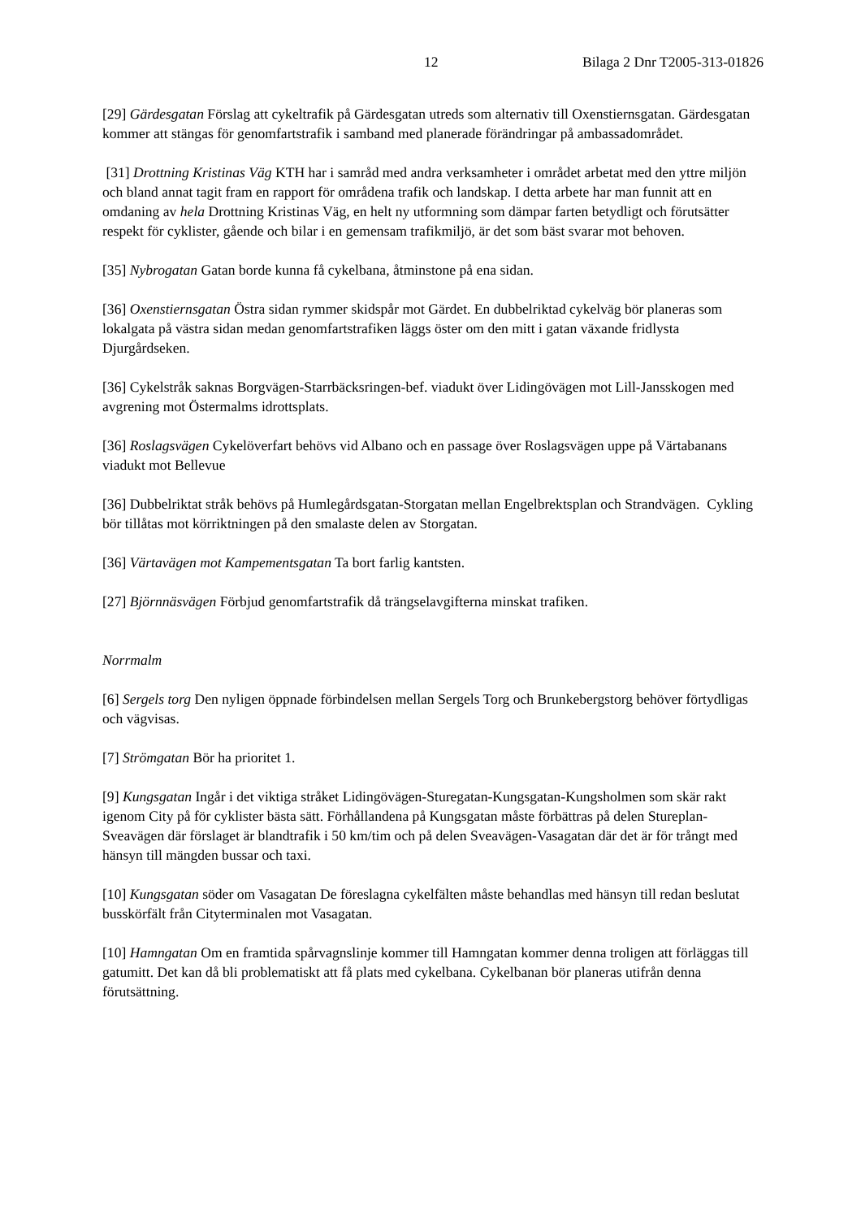12 Bilaga 2 Dnr T2005-313-01826
[29] Gärdesgatan Förslag att cykeltrafik på Gärdesgatan utreds som alternativ till Oxenstiernsgatan. Gärdesgatan kommer att stängas för genomfartstrafik i samband med planerade förändringar på ambassadområdet.
[31] Drottning Kristinas Väg KTH har i samråd med andra verksamheter i området arbetat med den yttre miljön och bland annat tagit fram en rapport för områdena trafik och landskap. I detta arbete har man funnit att en omdaning av hela Drottning Kristinas Väg, en helt ny utformning som dämpar farten betydligt och förutsätter respekt för cyklister, gående och bilar i en gemensam trafikmiljö, är det som bäst svarar mot behoven.
[35] Nybrogatan Gatan borde kunna få cykelbana, åtminstone på ena sidan.
[36] Oxenstiernsgatan Östra sidan rymmer skidspår mot Gärdet. En dubbelriktad cykelväg bör planeras som lokalgata på västra sidan medan genomfartstrafiken läggs öster om den mitt i gatan växande fridlysta Djurgårdseken.
[36] Cykelstråk saknas Borgvägen-Starrbäcksringen-bef. viadukt över Lidingövägen mot Lill-Jansskogen med avgrening mot Östermalms idrottsplats.
[36] Roslagsvägen Cykelöverfart behövs vid Albano och en passage över Roslagsvägen uppe på Värtabanans viadukt mot Bellevue
[36] Dubbelriktat stråk behövs på Humlegårdsgatan-Storgatan mellan Engelbrektsplan och Strandvägen. Cykling bör tillåtas mot körriktningen på den smalaste delen av Storgatan.
[36] Värtavägen mot Kampementsgatan Ta bort farlig kantsten.
[27] Björnnäsvägen Förbjud genomfartstrafik då trängselavgifterna minskat trafiken.
Norrmalm
[6] Sergels torg Den nyligen öppnade förbindelsen mellan Sergels Torg och Brunkebergstorg behöver förtydligas och vägvisas.
[7] Strömgatan Bör ha prioritet 1.
[9] Kungsgatan Ingår i det viktiga stråket Lidingövägen-Sturegatan-Kungsgatan-Kungsholmen som skär rakt igenom City på för cyklister bästa sätt. Förhållandena på Kungsgatan måste förbättras på delen Stureplan-Sveavägen där förslaget är blandtrafik i 50 km/tim och på delen Sveavägen-Vasagatan där det är för trångt med hänsyn till mängden bussar och taxi.
[10] Kungsgatan söder om Vasagatan De föreslagna cykelfälten måste behandlas med hänsyn till redan beslutat busskörfält från Cityterminalen mot Vasagatan.
[10] Hamngatan Om en framtida spårvagnslinje kommer till Hamngatan kommer denna troligen att förläggas till gatumitt. Det kan då bli problematiskt att få plats med cykelbana. Cykelbanan bör planeras utifrån denna förutsättning.